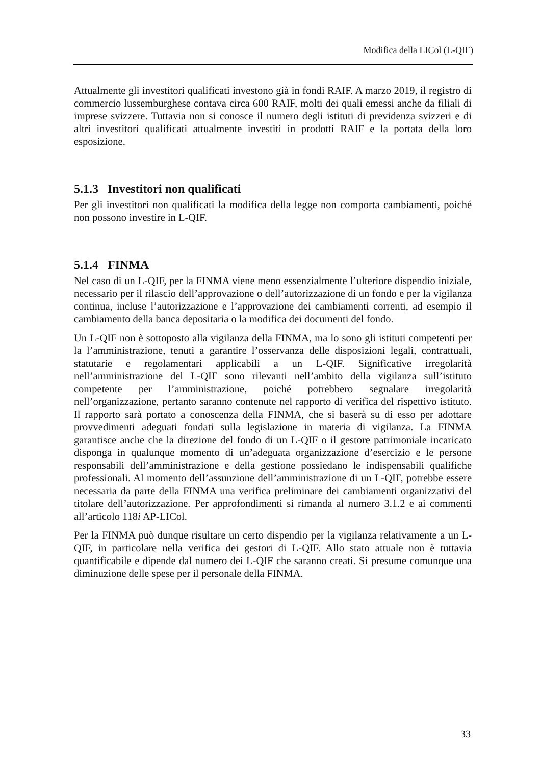Modifica della LICol (L-QIF)
Attualmente gli investitori qualificati investono già in fondi RAIF. A marzo 2019, il registro di commercio lussemburghese contava circa 600 RAIF, molti dei quali emessi anche da filiali di imprese svizzere. Tuttavia non si conosce il numero degli istituti di previdenza svizzeri e di altri investitori qualificati attualmente investiti in prodotti RAIF e la portata della loro esposizione.
5.1.3 Investitori non qualificati
Per gli investitori non qualificati la modifica della legge non comporta cambiamenti, poiché non possono investire in L-QIF.
5.1.4 FINMA
Nel caso di un L-QIF, per la FINMA viene meno essenzialmente l’ulteriore dispendio iniziale, necessario per il rilascio dell’approvazione o dell’autorizzazione di un fondo e per la vigilanza continua, incluse l’autorizzazione e l’approvazione dei cambiamenti correnti, ad esempio il cambiamento della banca depositaria o la modifica dei documenti del fondo.
Un L-QIF non è sottoposto alla vigilanza della FINMA, ma lo sono gli istituti competenti per la l’amministrazione, tenuti a garantire l’osservanza delle disposizioni legali, contrattuali, statutarie e regolamentari applicabili a un L-QIF. Significative irregolarità nell’amministrazione del L-QIF sono rilevanti nell’ambito della vigilanza sull’istituto competente per l’amministrazione, poiché potrebbero segnalare irregolarità nell’organizzazione, pertanto saranno contenute nel rapporto di verifica del rispettivo istituto. Il rapporto sarà portato a conoscenza della FINMA, che si baserà su di esso per adottare provvedimenti adeguati fondati sulla legislazione in materia di vigilanza. La FINMA garantisce anche che la direzione del fondo di un L-QIF o il gestore patrimoniale incaricato disponga in qualunque momento di un’adeguata organizzazione d’esercizio e le persone responsabili dell’amministrazione e della gestione possiedano le indispensabili qualifiche professionali. Al momento dell’assunzione dell’amministrazione di un L-QIF, potrebbe essere necessaria da parte della FINMA una verifica preliminare dei cambiamenti organizzativi del titolare dell’autorizzazione. Per approfondimenti si rimanda al numero 3.1.2 e ai commenti all’articolo 118i AP-LICol.
Per la FINMA può dunque risultare un certo dispendio per la vigilanza relativamente a un L-QIF, in particolare nella verifica dei gestori di L-QIF. Allo stato attuale non è tuttavia quantificabile e dipende dal numero dei L-QIF che saranno creati. Si presume comunque una diminuzione delle spese per il personale della FINMA.
33